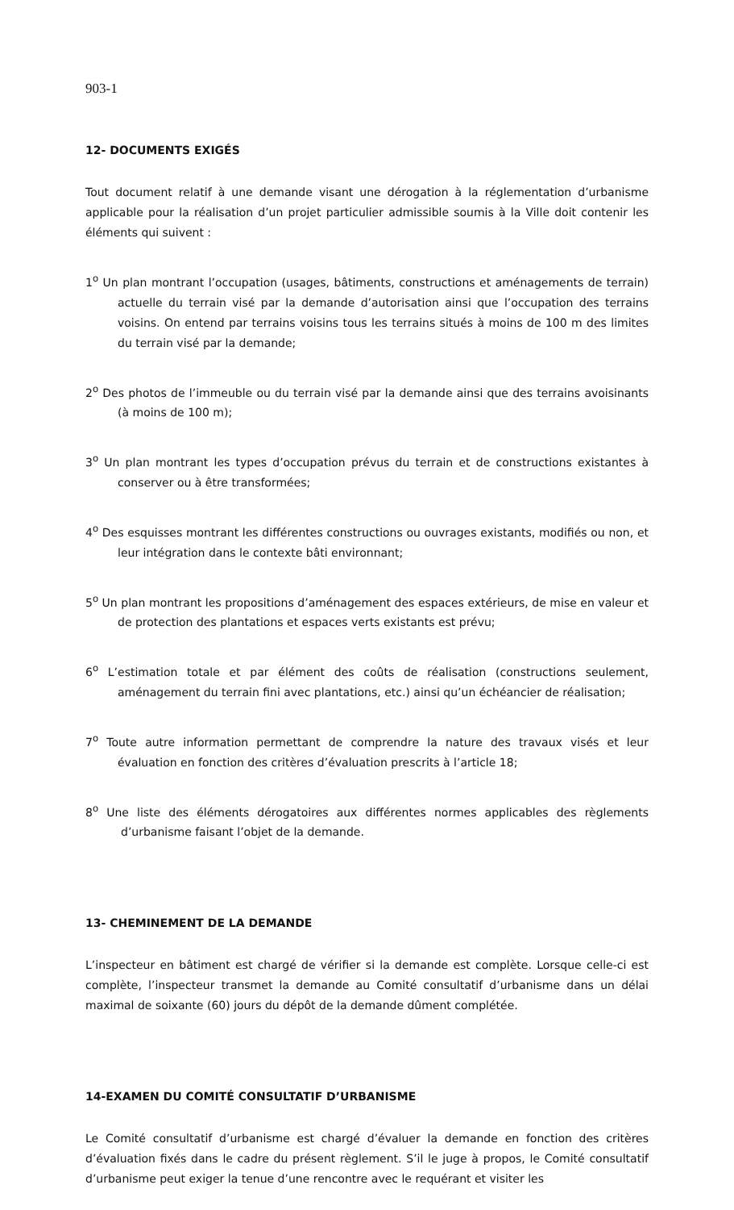903-1
12- DOCUMENTS EXIGÉS
Tout document relatif à une demande visant une dérogation à la réglementation d’urbanisme applicable pour la réalisation d’un projet particulier admissible soumis à la Ville doit contenir les éléments qui suivent :
1<sup>o</sup> Un plan montrant l’occupation (usages, bâtiments, constructions et aménagements de terrain) actuelle du terrain visé par la demande d’autorisation ainsi que l’occupation des terrains voisins. On entend par terrains voisins tous les terrains situés à moins de 100 m des limites du terrain visé par la demande;
2<sup>o</sup> Des photos de l’immeuble ou du terrain visé par la demande ainsi que des terrains avoisinants (à moins de 100 m);
3<sup>o</sup> Un plan montrant les types d’occupation prévus du terrain et de constructions existantes à conserver ou à être transformées;
4<sup>o</sup> Des esquisses montrant les différentes constructions ou ouvrages existants, modifiés ou non, et leur intégration dans le contexte bâti environnant;
5<sup>o</sup> Un plan montrant les propositions d’aménagement des espaces extérieurs, de mise en valeur et de protection des plantations et espaces verts existants est prévu;
6<sup>o</sup> L’estimation totale et par élément des coûts de réalisation (constructions seulement, aménagement du terrain fini avec plantations, etc.) ainsi qu’un échéancier de réalisation;
7<sup>o</sup> Toute autre information permettant de comprendre la nature des travaux visés et leur évaluation en fonction des critères d’évaluation prescrits à l’article 18;
8<sup>o</sup> Une liste des éléments dérogatoires aux différentes normes applicables des règlements d’urbanisme faisant l’objet de la demande.
13- CHEMINEMENT DE LA DEMANDE
L’inspecteur en bâtiment est chargé de vérifier si la demande est complète. Lorsque celle-ci est complète, l’inspecteur transmet la demande au Comité consultatif d’urbanisme dans un délai maximal de soixante (60) jours du dépôt de la demande dûment complétée.
14-EXAMEN DU COMITÉ CONSULTATIF D’URBANISME
Le Comité consultatif d’urbanisme est chargé d’évaluer la demande en fonction des critères d’évaluation fixés dans le cadre du présent règlement. S’il le juge à propos, le Comité consultatif d’urbanisme peut exiger la tenue d’une rencontre avec le requérant et visiter les